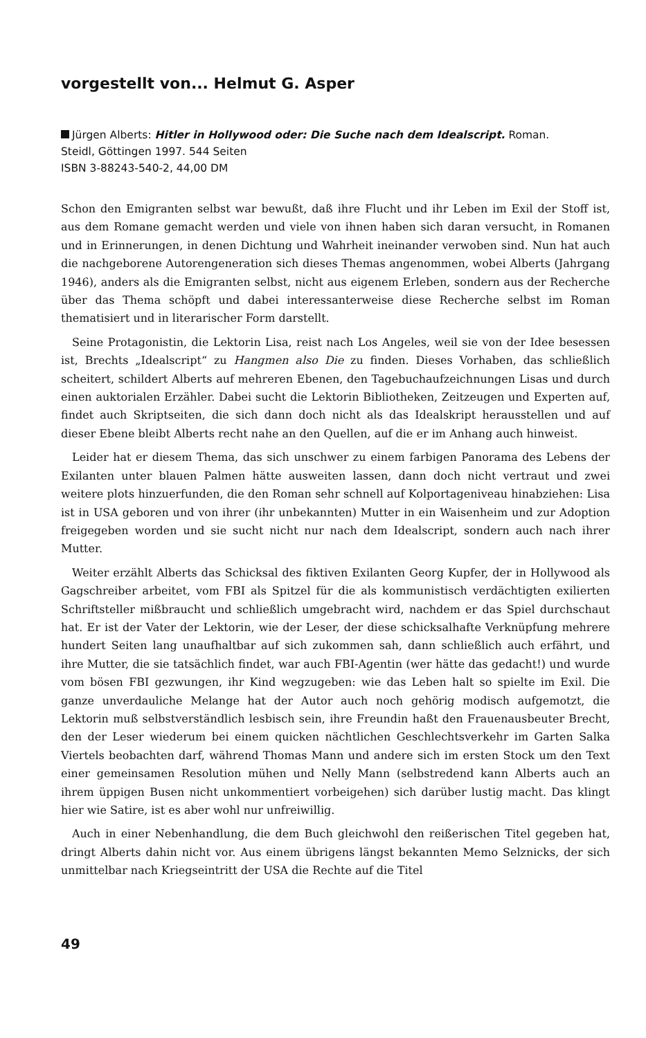vorgestellt von... Helmut G. Asper
Jürgen Alberts: Hitler in Hollywood oder: Die Suche nach dem Idealscript. Roman.
Steidl, Göttingen 1997. 544 Seiten
ISBN 3-88243-540-2, 44,00 DM
Schon den Emigranten selbst war bewußt, daß ihre Flucht und ihr Leben im Exil der Stoff ist, aus dem Romane gemacht werden und viele von ihnen haben sich daran versucht, in Romanen und in Erinnerungen, in denen Dichtung und Wahrheit ineinander verwoben sind. Nun hat auch die nachgeborene Autorengeneration sich dieses Themas angenommen, wobei Alberts (Jahrgang 1946), anders als die Emigranten selbst, nicht aus eigenem Erleben, sondern aus der Recherche über das Thema schöpft und dabei interessanterweise diese Recherche selbst im Roman thematisiert und in literarischer Form darstellt.
Seine Protagonistin, die Lektorin Lisa, reist nach Los Angeles, weil sie von der Idee besessen ist, Brechts „Idealscript“ zu Hangmen also Die zu finden. Dieses Vorhaben, das schließlich scheitert, schildert Alberts auf mehreren Ebenen, den Tagebuchaufzeichnungen Lisas und durch einen auktorialen Erzähler. Dabei sucht die Lektorin Bibliotheken, Zeitzeugen und Experten auf, findet auch Skriptseiten, die sich dann doch nicht als das Idealskript herausstellen und auf dieser Ebene bleibt Alberts recht nahe an den Quellen, auf die er im Anhang auch hinweist.
Leider hat er diesem Thema, das sich unschwer zu einem farbigen Panorama des Lebens der Exilanten unter blauen Palmen hätte ausweiten lassen, dann doch nicht vertraut und zwei weitere plots hinzuerfunden, die den Roman sehr schnell auf Kolportageniveau hinabziehen: Lisa ist in USA geboren und von ihrer (ihr unbekannten) Mutter in ein Waisenheim und zur Adoption freigegeben worden und sie sucht nicht nur nach dem Idealscript, sondern auch nach ihrer Mutter.
Weiter erzählt Alberts das Schicksal des fiktiven Exilanten Georg Kupfer, der in Hollywood als Gagschreiber arbeitet, vom FBI als Spitzel für die als kommunistisch verdächtigten exilierten Schriftsteller mißbraucht und schließlich umgebracht wird, nachdem er das Spiel durchschaut hat. Er ist der Vater der Lektorin, wie der Leser, der diese schicksalhafte Verknüpfung mehrere hundert Seiten lang unaufhaltbar auf sich zukommen sah, dann schließlich auch erfährt, und ihre Mutter, die sie tatsächlich findet, war auch FBI-Agentin (wer hätte das gedacht!) und wurde vom bösen FBI gezwungen, ihr Kind wegzugeben: wie das Leben halt so spielte im Exil. Die ganze unverdauliche Melange hat der Autor auch noch gehörig modisch aufgemotzt, die Lektorin muß selbstverständlich lesbisch sein, ihre Freundin haßt den Frauenausbeuter Brecht, den der Leser wiederum bei einem quicken nächtlichen Geschlechtsverkehr im Garten Salka Viertels beobachten darf, während Thomas Mann und andere sich im ersten Stock um den Text einer gemeinsamen Resolution mühen und Nelly Mann (selbstredend kann Alberts auch an ihrem üppigen Busen nicht unkommentiert vorbeigehen) sich darüber lustig macht. Das klingt hier wie Satire, ist es aber wohl nur unfreiwillig.
Auch in einer Nebenhandlung, die dem Buch gleichwohl den reißerischen Titel gegeben hat, dringt Alberts dahin nicht vor. Aus einem übrigens längst bekannten Memo Selznicks, der sich unmittelbar nach Kriegseintritt der USA die Rechte auf die Titel
49